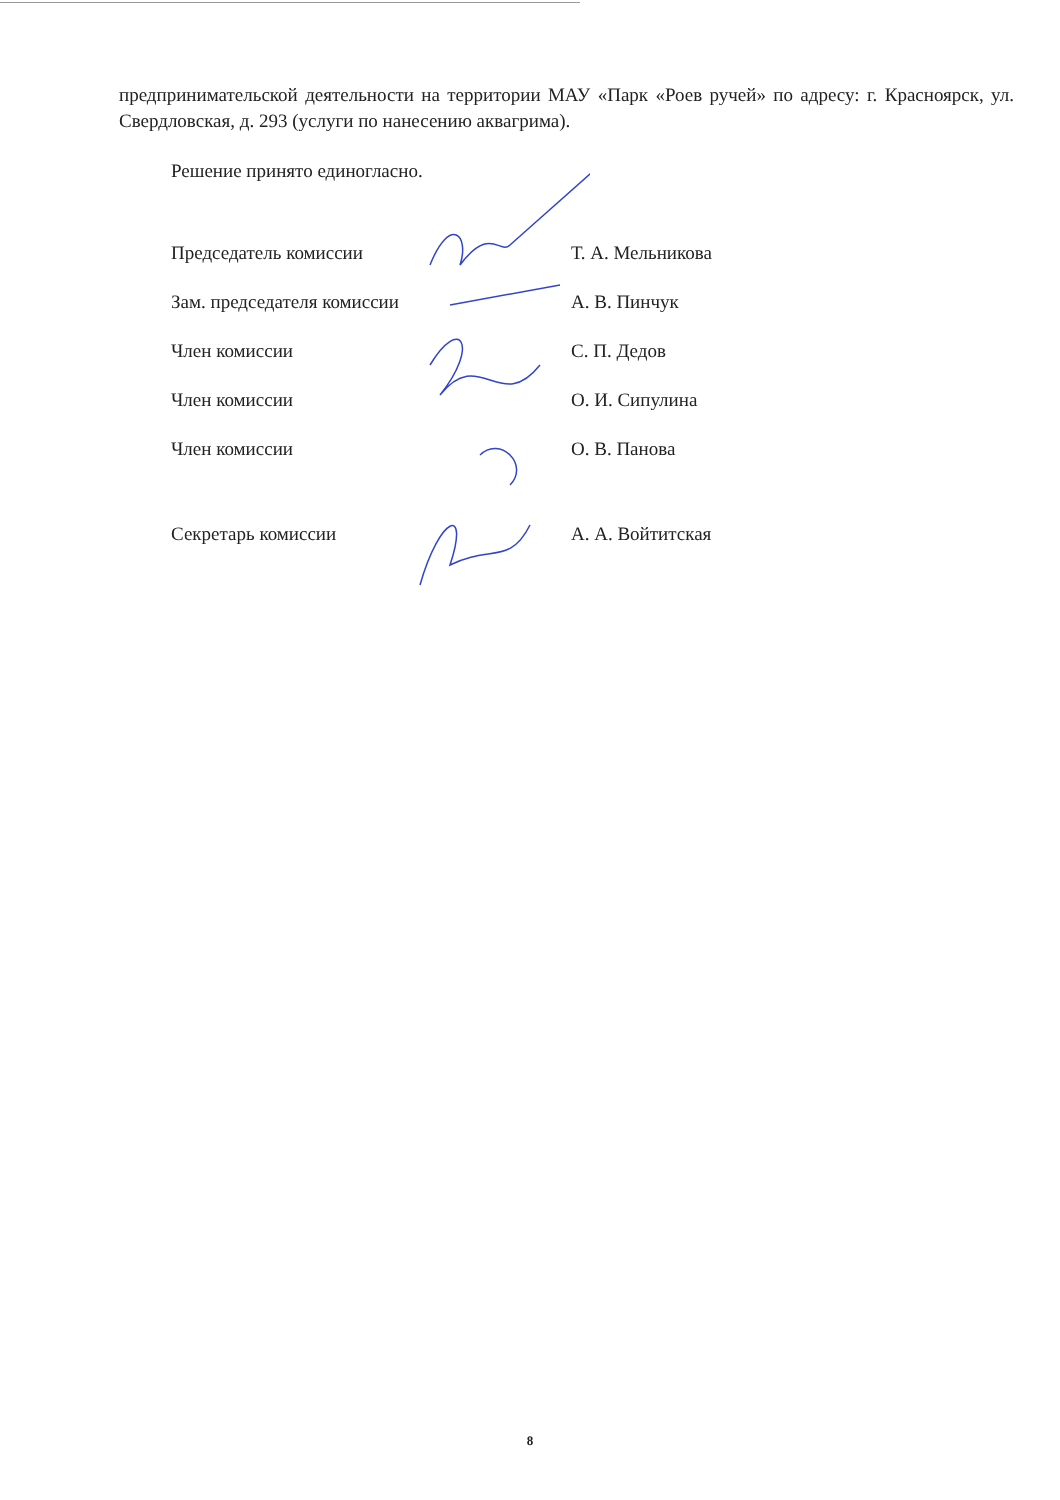предпринимательской деятельности на территории МАУ «Парк «Роев ручей» по адресу: г. Красноярск, ул. Свердловская, д. 293 (услуги по нанесению аквагрима).
Решение принято единогласно.
| Председатель комиссии | Т. А. Мельникова |
| Зам. председателя комиссии | А. В. Пинчук |
| Член комиссии | С. П. Дедов |
| Член комиссии | О. И. Сипулина |
| Член комиссии | О. В. Панова |
| Секретарь комиссии | А. А. Войтитская |
8